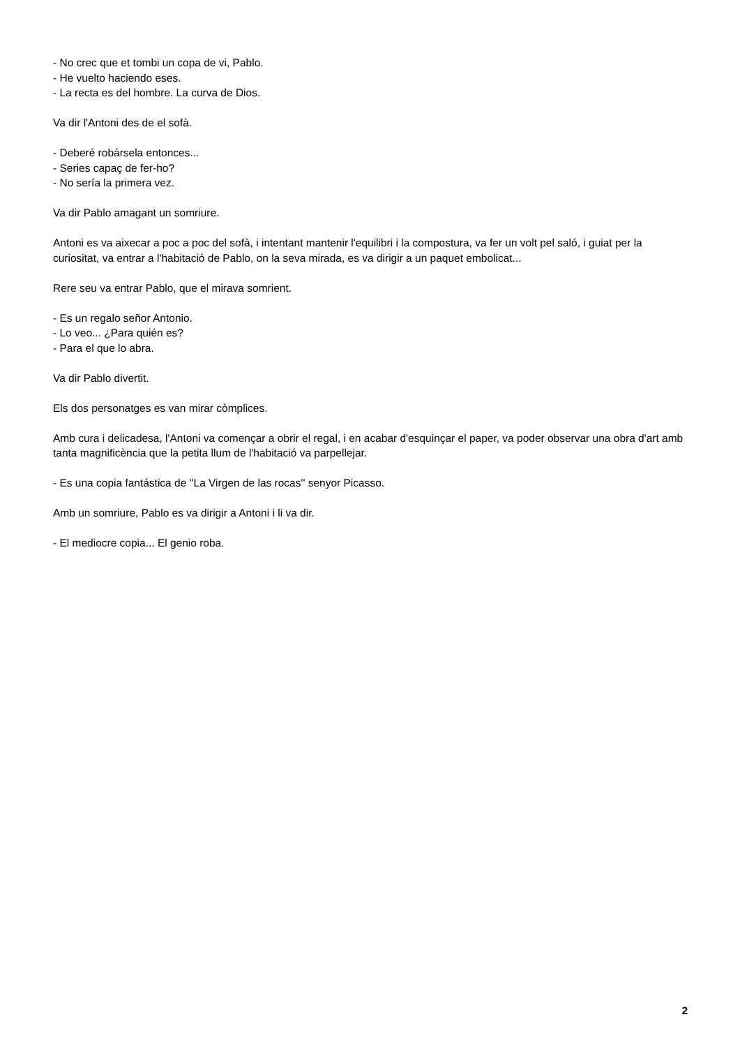- No crec que et tombi un copa de vi, Pablo.
- He vuelto haciendo eses.
- La recta es del hombre. La curva de Dios.
Va dir l'Antoni des de el sofà.
- Deberé robársela entonces...
- Series capaç de fer-ho?
- No sería la primera vez.
Va dir Pablo amagant un somriure.
Antoni es va aixecar a poc a poc del sofà, i intentant mantenir l'equilibri i la compostura, va fer un volt pel saló, i guiat per la curiositat, va entrar a l'habitació de Pablo, on la seva mirada, es va dirigir a un paquet embolicat...
Rere seu va entrar Pablo, que el mirava somrient.
- Es un regalo señor Antonio.
- Lo veo... ¿Para quién es?
- Para el que lo abra.
Va dir Pablo divertit.
Els dos personatges es van mirar còmplices.
Amb cura i delicadesa, l'Antoni va començar a obrir el regal, i en acabar d'esquinçar el paper, va poder observar una obra d'art amb tanta magnificència que la petita llum de l'habitació va parpellejar.
- Es una copia fantástica de ''La Virgen de las rocas'' senyor Picasso.
Amb un somriure, Pablo es va dirigir a Antoni i li va dir.
- El mediocre copia... El genio roba.
2